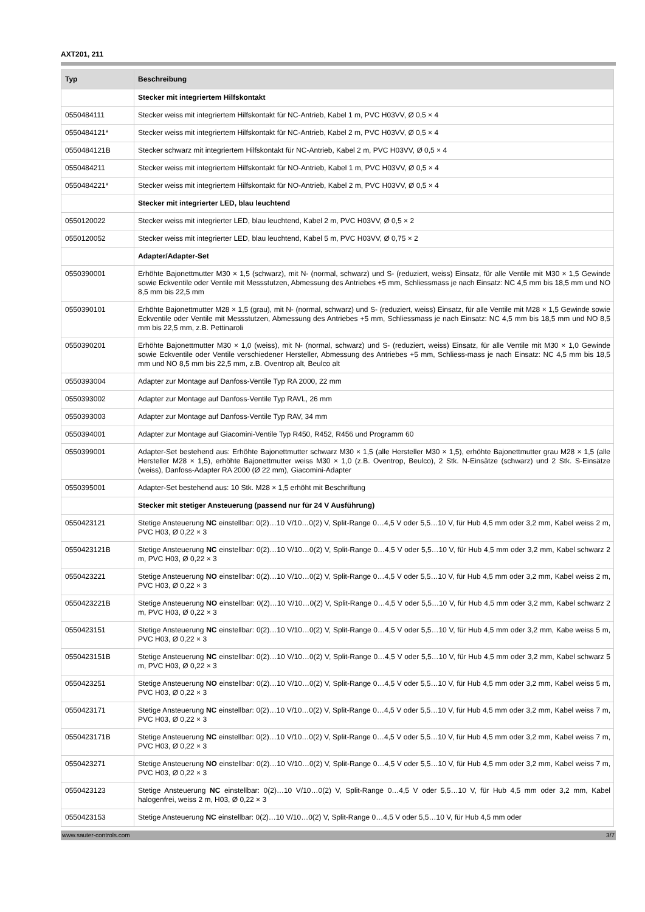AXT201, 211
| Typ | Beschreibung |
| --- | --- |
| | Stecker mit integriertem Hilfskontakt |
| 0550484111 | Stecker weiss mit integriertem Hilfskontakt für NC-Antrieb, Kabel 1 m, PVC H03VV, Ø 0,5 × 4 |
| 0550484121* | Stecker weiss mit integriertem Hilfskontakt für NC-Antrieb, Kabel 2 m, PVC H03VV, Ø 0,5 × 4 |
| 0550484121B | Stecker schwarz mit integriertem Hilfskontakt für NC-Antrieb, Kabel 2 m, PVC H03VV, Ø 0,5 × 4 |
| 0550484211 | Stecker weiss mit integriertem Hilfskontakt für NO-Antrieb, Kabel 1 m, PVC H03VV, Ø 0,5 × 4 |
| 0550484221* | Stecker weiss mit integriertem Hilfskontakt für NO-Antrieb, Kabel 2 m, PVC H03VV, Ø 0,5 × 4 |
| | Stecker mit integrierter LED, blau leuchtend |
| 0550120022 | Stecker weiss mit integrierter LED, blau leuchtend, Kabel 2 m, PVC H03VV, Ø 0,5 × 2 |
| 0550120052 | Stecker weiss mit integrierter LED, blau leuchtend, Kabel 5 m, PVC H03VV, Ø 0,75 × 2 |
| | Adapter/Adapter-Set |
| 0550390001 | Erhöhte Bajonettmutter M30 × 1,5 (schwarz), mit N- (normal, schwarz) und S- (reduziert, weiss) Einsatz, für alle Ventile mit M30 × 1,5 Gewinde sowie Eckventile oder Ventile mit Messstutzen, Abmessung des Antriebes +5 mm, Schliessmass je nach Einsatz: NC 4,5 mm bis 18,5 mm und NO 8,5 mm bis 22,5 mm |
| 0550390101 | Erhöhte Bajonettmutter M28 × 1,5 (grau), mit N- (normal, schwarz) und S- (reduziert, weiss) Einsatz, für alle Ventile mit M28 × 1,5 Gewinde sowie Eckventile oder Ventile mit Messstutzen, Abmessung des Antriebes +5 mm, Schliessmass je nach Einsatz: NC 4,5 mm bis 18,5 mm und NO 8,5 mm bis 22,5 mm, z.B. Pettinaroli |
| 0550390201 | Erhöhte Bajonettmutter M30 × 1,0 (weiss), mit N- (normal, schwarz) und S- (reduziert, weiss) Einsatz, für alle Ventile mit M30 × 1,0 Gewinde sowie Eckventile oder Ventile verschiedener Hersteller, Abmessung des Antriebes +5 mm, Schliess-mass je nach Einsatz: NC 4,5 mm bis 18,5 mm und NO 8,5 mm bis 22,5 mm, z.B. Oventrop alt, Beulco alt |
| 0550393004 | Adapter zur Montage auf Danfoss-Ventile Typ RA 2000, 22 mm |
| 0550393002 | Adapter zur Montage auf Danfoss-Ventile Typ RAVL, 26 mm |
| 0550393003 | Adapter zur Montage auf Danfoss-Ventile Typ RAV, 34 mm |
| 0550394001 | Adapter zur Montage auf Giacomini-Ventile Typ R450, R452, R456 und Programm 60 |
| 0550399001 | Adapter-Set bestehend aus: Erhöhte Bajonettmutter schwarz M30 × 1,5 (alle Hersteller M30 × 1,5), erhöhte Bajonettmutter grau M28 × 1,5 (alle Hersteller M28 × 1,5), erhöhte Bajonettmutter weiss M30 × 1,0 (z.B. Oventrop, Beulco), 2 Stk. N-Einsätze (schwarz) und 2 Stk. S-Einsätze (weiss), Danfoss-Adapter RA 2000 (Ø 22 mm), Giacomini-Adapter |
| 0550395001 | Adapter-Set bestehend aus: 10 Stk. M28 × 1,5 erhöht mit Beschriftung |
| | Stecker mit stetiger Ansteuerung (passend nur für 24 V Ausführung) |
| 0550423121 | Stetige Ansteuerung NC einstellbar: 0(2)…10 V/10…0(2) V, Split-Range 0…4,5 V oder 5,5…10 V, für Hub 4,5 mm oder 3,2 mm, Kabel weiss 2 m, PVC H03, Ø 0,22 × 3 |
| 0550423121B | Stetige Ansteuerung NC einstellbar: 0(2)…10 V/10…0(2) V, Split-Range 0…4,5 V oder 5,5…10 V, für Hub 4,5 mm oder 3,2 mm, Kabel schwarz 2 m, PVC H03, Ø 0,22 × 3 |
| 0550423221 | Stetige Ansteuerung NO einstellbar: 0(2)…10 V/10…0(2) V, Split-Range 0…4,5 V oder 5,5…10 V, für Hub 4,5 mm oder 3,2 mm, Kabel weiss 2 m, PVC H03, Ø 0,22 × 3 |
| 0550423221B | Stetige Ansteuerung NO einstellbar: 0(2)…10 V/10…0(2) V, Split-Range 0…4,5 V oder 5,5…10 V, für Hub 4,5 mm oder 3,2 mm, Kabel schwarz 2 m, PVC H03, Ø 0,22 × 3 |
| 0550423151 | Stetige Ansteuerung NC einstellbar: 0(2)…10 V/10…0(2) V, Split-Range 0…4,5 V oder 5,5…10 V, für Hub 4,5 mm oder 3,2 mm, Kabe weiss 5 m, PVC H03, Ø 0,22 × 3 |
| 0550423151B | Stetige Ansteuerung NC einstellbar: 0(2)…10 V/10…0(2) V, Split-Range 0…4,5 V oder 5,5…10 V, für Hub 4,5 mm oder 3,2 mm, Kabel schwarz 5 m, PVC H03, Ø 0,22 × 3 |
| 0550423251 | Stetige Ansteuerung NO einstellbar: 0(2)…10 V/10…0(2) V, Split-Range 0…4,5 V oder 5,5…10 V, für Hub 4,5 mm oder 3,2 mm, Kabel weiss 5 m, PVC H03, Ø 0,22 × 3 |
| 0550423171 | Stetige Ansteuerung NC einstellbar: 0(2)…10 V/10…0(2) V, Split-Range 0…4,5 V oder 5,5…10 V, für Hub 4,5 mm oder 3,2 mm, Kabel weiss 7 m, PVC H03, Ø 0,22 × 3 |
| 0550423171B | Stetige Ansteuerung NC einstellbar: 0(2)…10 V/10…0(2) V, Split-Range 0…4,5 V oder 5,5…10 V, für Hub 4,5 mm oder 3,2 mm, Kabel weiss 7 m, PVC H03, Ø 0,22 × 3 |
| 0550423271 | Stetige Ansteuerung NO einstellbar: 0(2)…10 V/10…0(2) V, Split-Range 0…4,5 V oder 5,5…10 V, für Hub 4,5 mm oder 3,2 mm, Kabel weiss 7 m, PVC H03, Ø 0,22 × 3 |
| 0550423123 | Stetige Ansteuerung NC einstellbar: 0(2)…10 V/10…0(2) V, Split-Range 0…4,5 V oder 5,5…10 V, für Hub 4,5 mm oder 3,2 mm, Kabel halogenfrei, weiss 2 m, H03, Ø 0,22 × 3 |
| 0550423153 | Stetige Ansteuerung NC einstellbar: 0(2)…10 V/10…0(2) V, Split-Range 0…4,5 V oder 5,5…10 V, für Hub 4,5 mm oder |
www.sauter-controls.com 3/7